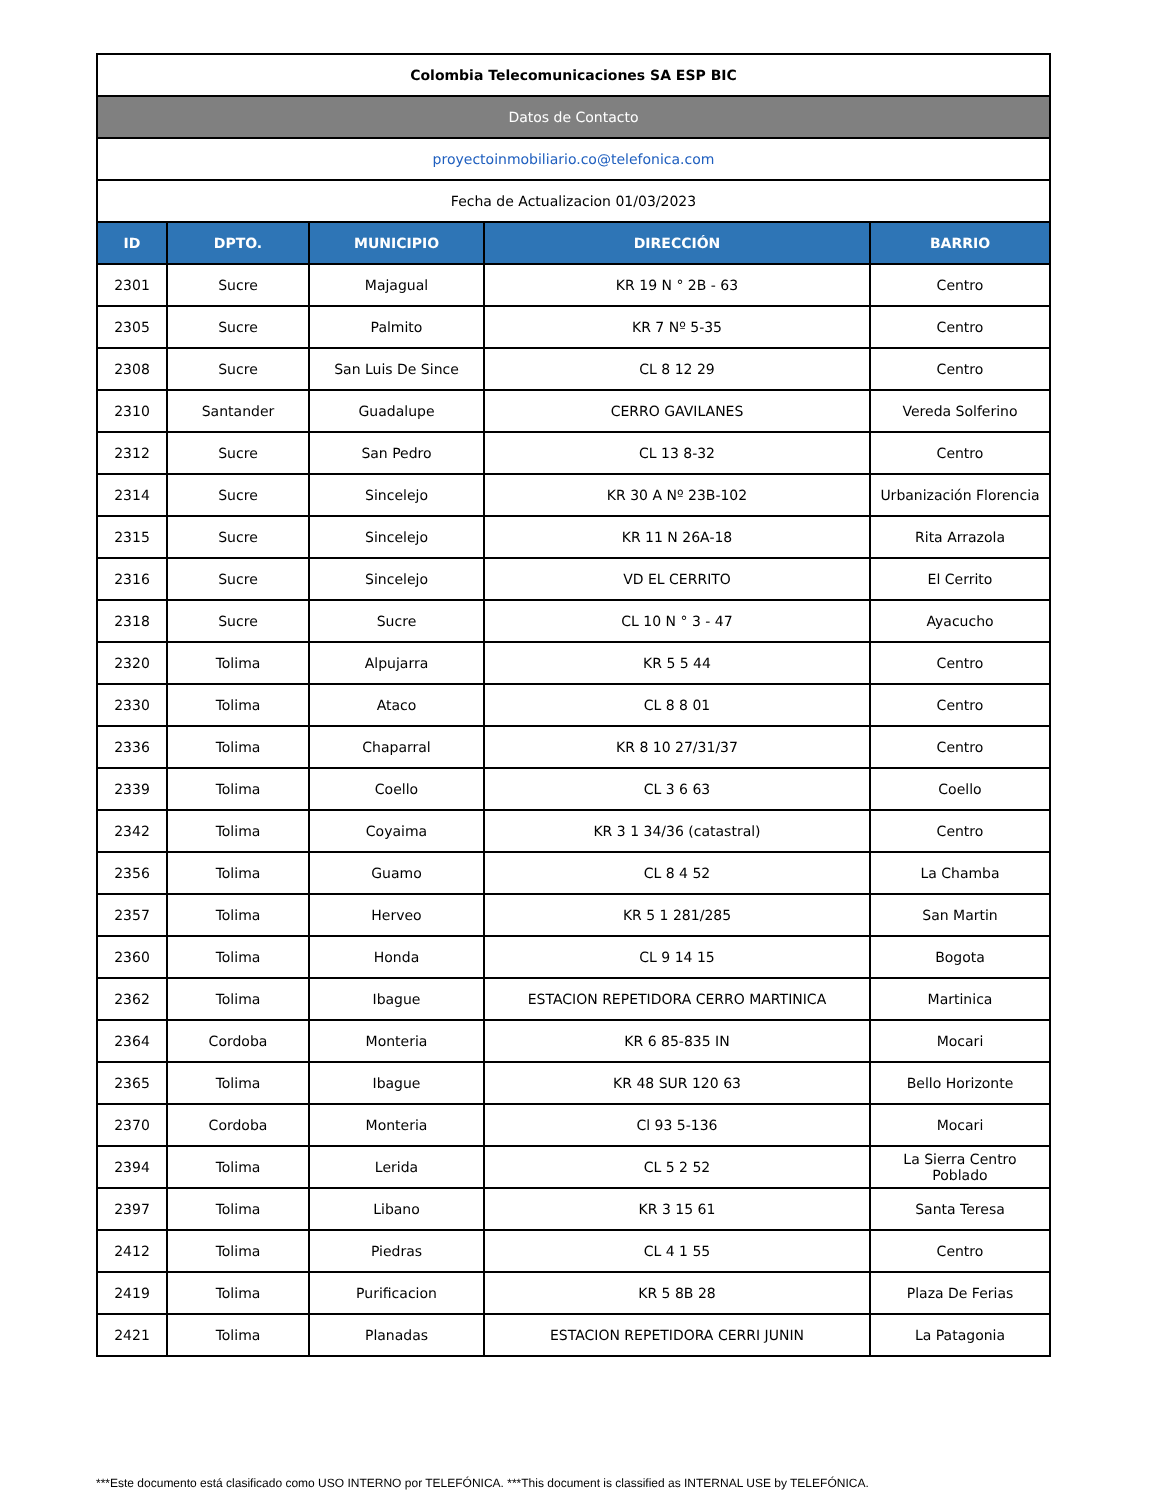| Colombia Telecomunicaciones SA ESP BIC | | | | |
| Datos de Contacto | | | | |
| proyectoinmobiliario.co@telefonica.com | | | | |
| Fecha de Actualizacion 01/03/2023 | | | | |
| ID | DPTO. | MUNICIPIO | DIRECCIÓN | BARRIO |
| 2301 | Sucre | Majagual | KR 19 N ° 2B - 63 | Centro |
| 2305 | Sucre | Palmito | KR 7 Nº 5-35 | Centro |
| 2308 | Sucre | San Luis De Since | CL 8 12 29 | Centro |
| 2310 | Santander | Guadalupe | CERRO GAVILANES | Vereda Solferino |
| 2312 | Sucre | San Pedro | CL 13 8-32 | Centro |
| 2314 | Sucre | Sincelejo | KR 30 A Nº 23B-102 | Urbanización Florencia |
| 2315 | Sucre | Sincelejo | KR 11 N 26A-18 | Rita Arrazola |
| 2316 | Sucre | Sincelejo | VD EL CERRITO | El Cerrito |
| 2318 | Sucre | Sucre | CL 10 N ° 3 - 47 | Ayacucho |
| 2320 | Tolima | Alpujarra | KR 5 5 44 | Centro |
| 2330 | Tolima | Ataco | CL 8 8 01 | Centro |
| 2336 | Tolima | Chaparral | KR 8 10 27/31/37 | Centro |
| 2339 | Tolima | Coello | CL 3 6 63 | Coello |
| 2342 | Tolima | Coyaima | KR 3 1 34/36 (catastral) | Centro |
| 2356 | Tolima | Guamo | CL 8 4 52 | La Chamba |
| 2357 | Tolima | Herveo | KR 5 1 281/285 | San Martin |
| 2360 | Tolima | Honda | CL 9 14 15 | Bogota |
| 2362 | Tolima | Ibague | ESTACION REPETIDORA CERRO MARTINICA | Martinica |
| 2364 | Cordoba | Monteria | KR 6 85-835 IN | Mocari |
| 2365 | Tolima | Ibague | KR 48 SUR 120 63 | Bello Horizonte |
| 2370 | Cordoba | Monteria | Cl 93 5-136 | Mocari |
| 2394 | Tolima | Lerida | CL 5 2 52 | La Sierra Centro Poblado |
| 2397 | Tolima | Libano | KR 3 15 61 | Santa Teresa |
| 2412 | Tolima | Piedras | CL 4 1 55 | Centro |
| 2419 | Tolima | Purificacion | KR 5 8B 28 | Plaza De Ferias |
| 2421 | Tolima | Planadas | ESTACION REPETIDORA CERRI JUNIN | La Patagonia |
***Este documento está clasificado como USO INTERNO por TELEFÓNICA. ***This document is classified as INTERNAL USE by TELEFÓNICA.